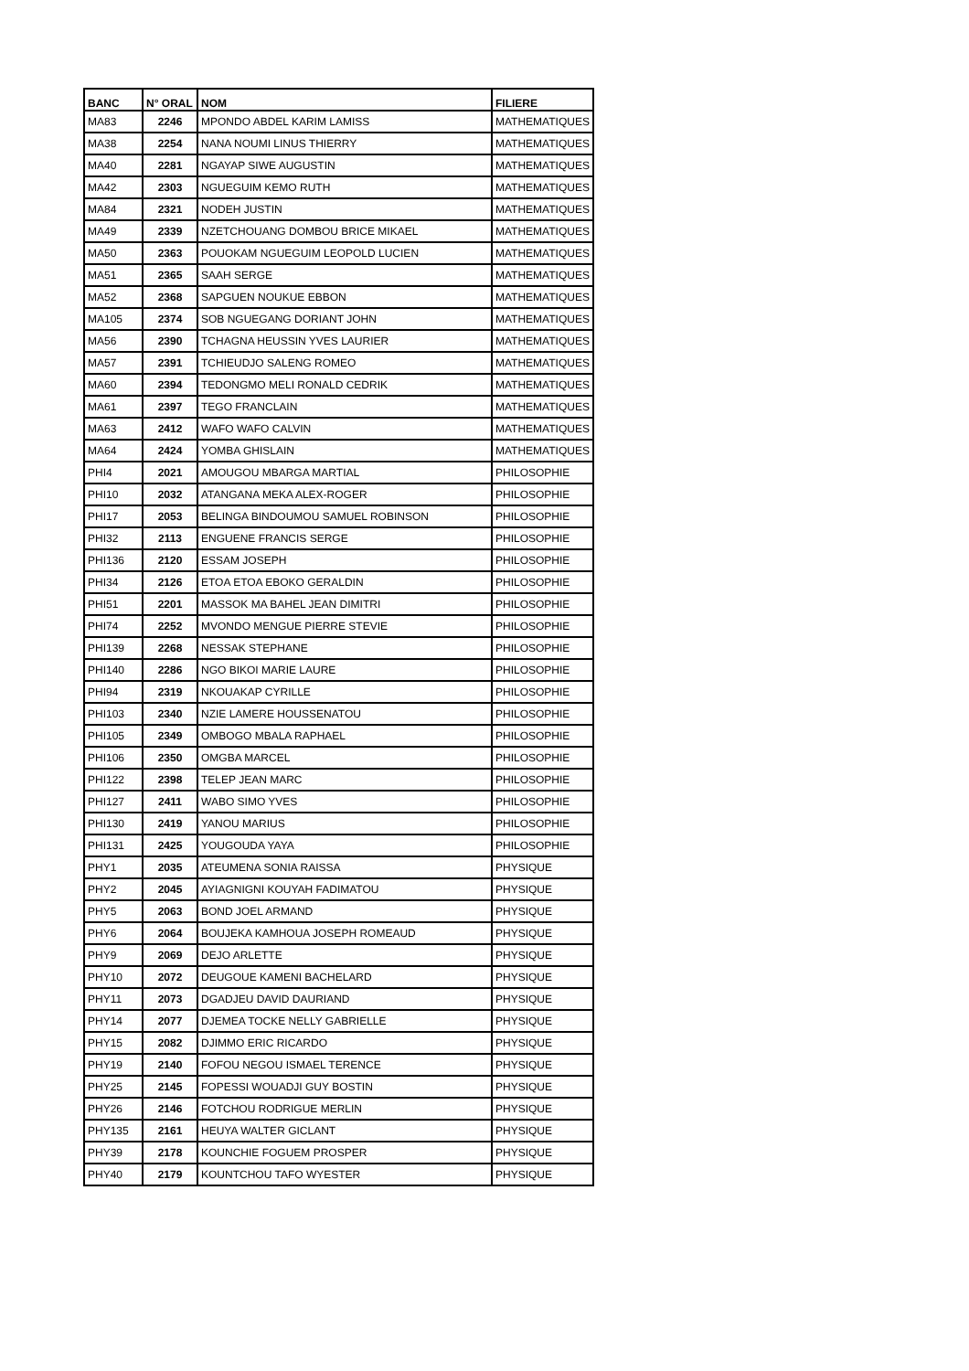| BANC | N° ORAL | NOM | FILIERE |
| --- | --- | --- | --- |
| MA83 | 2246 | MPONDO ABDEL KARIM LAMISS | MATHEMATIQUES |
| MA38 | 2254 | NANA NOUMI LINUS THIERRY | MATHEMATIQUES |
| MA40 | 2281 | NGAYAP SIWE AUGUSTIN | MATHEMATIQUES |
| MA42 | 2303 | NGUEGUIM KEMO RUTH | MATHEMATIQUES |
| MA84 | 2321 | NODEH JUSTIN | MATHEMATIQUES |
| MA49 | 2339 | NZETCHOUANG DOMBOU BRICE MIKAEL | MATHEMATIQUES |
| MA50 | 2363 | POUOKAM NGUEGUIM LEOPOLD LUCIEN | MATHEMATIQUES |
| MA51 | 2365 | SAAH SERGE | MATHEMATIQUES |
| MA52 | 2368 | SAPGUEN NOUKUE EBBON | MATHEMATIQUES |
| MA105 | 2374 | SOB NGUEGANG DORIANT JOHN | MATHEMATIQUES |
| MA56 | 2390 | TCHAGNA HEUSSIN YVES LAURIER | MATHEMATIQUES |
| MA57 | 2391 | TCHIEUDJO SALENG ROMEO | MATHEMATIQUES |
| MA60 | 2394 | TEDONGMO MELI RONALD CEDRIK | MATHEMATIQUES |
| MA61 | 2397 | TEGO FRANCLAIN | MATHEMATIQUES |
| MA63 | 2412 | WAFO WAFO CALVIN | MATHEMATIQUES |
| MA64 | 2424 | YOMBA GHISLAIN | MATHEMATIQUES |
| PHI4 | 2021 | AMOUGOU MBARGA MARTIAL | PHILOSOPHIE |
| PHI10 | 2032 | ATANGANA MEKA ALEX-ROGER | PHILOSOPHIE |
| PHI17 | 2053 | BELINGA BINDOUMOU SAMUEL ROBINSON | PHILOSOPHIE |
| PHI32 | 2113 | ENGUENE FRANCIS SERGE | PHILOSOPHIE |
| PHI136 | 2120 | ESSAM JOSEPH | PHILOSOPHIE |
| PHI34 | 2126 | ETOA ETOA EBOKO GERALDIN | PHILOSOPHIE |
| PHI51 | 2201 | MASSOK MA BAHEL JEAN DIMITRI | PHILOSOPHIE |
| PHI74 | 2252 | MVONDO MENGUE PIERRE STEVIE | PHILOSOPHIE |
| PHI139 | 2268 | NESSAK STEPHANE | PHILOSOPHIE |
| PHI140 | 2286 | NGO BIKOI MARIE LAURE | PHILOSOPHIE |
| PHI94 | 2319 | NKOUAKAP CYRILLE | PHILOSOPHIE |
| PHI103 | 2340 | NZIE LAMERE HOUSSENATOU | PHILOSOPHIE |
| PHI105 | 2349 | OMBOGO MBALA RAPHAEL | PHILOSOPHIE |
| PHI106 | 2350 | OMGBA MARCEL | PHILOSOPHIE |
| PHI122 | 2398 | TELEP JEAN MARC | PHILOSOPHIE |
| PHI127 | 2411 | WABO SIMO YVES | PHILOSOPHIE |
| PHI130 | 2419 | YANOU MARIUS | PHILOSOPHIE |
| PHI131 | 2425 | YOUGOUDA YAYA | PHILOSOPHIE |
| PHY1 | 2035 | ATEUMENA SONIA RAISSA | PHYSIQUE |
| PHY2 | 2045 | AYIAGNIGNI KOUYAH FADIMATOU | PHYSIQUE |
| PHY5 | 2063 | BOND JOEL ARMAND | PHYSIQUE |
| PHY6 | 2064 | BOUJEKA KAMHOUA JOSEPH ROMEAUD | PHYSIQUE |
| PHY9 | 2069 | DEJO ARLETTE | PHYSIQUE |
| PHY10 | 2072 | DEUGOUE KAMENI BACHELARD | PHYSIQUE |
| PHY11 | 2073 | DGADJEU DAVID DAURIAND | PHYSIQUE |
| PHY14 | 2077 | DJEMEA TOCKE NELLY GABRIELLE | PHYSIQUE |
| PHY15 | 2082 | DJIMMO ERIC RICARDO | PHYSIQUE |
| PHY19 | 2140 | FOFOU NEGOU ISMAEL TERENCE | PHYSIQUE |
| PHY25 | 2145 | FOPESSI WOUADJI GUY BOSTIN | PHYSIQUE |
| PHY26 | 2146 | FOTCHOU RODRIGUE MERLIN | PHYSIQUE |
| PHY135 | 2161 | HEUYA WALTER GICLANT | PHYSIQUE |
| PHY39 | 2178 | KOUNCHIE FOGUEM PROSPER | PHYSIQUE |
| PHY40 | 2179 | KOUNTCHOU TAFO WYESTER | PHYSIQUE |